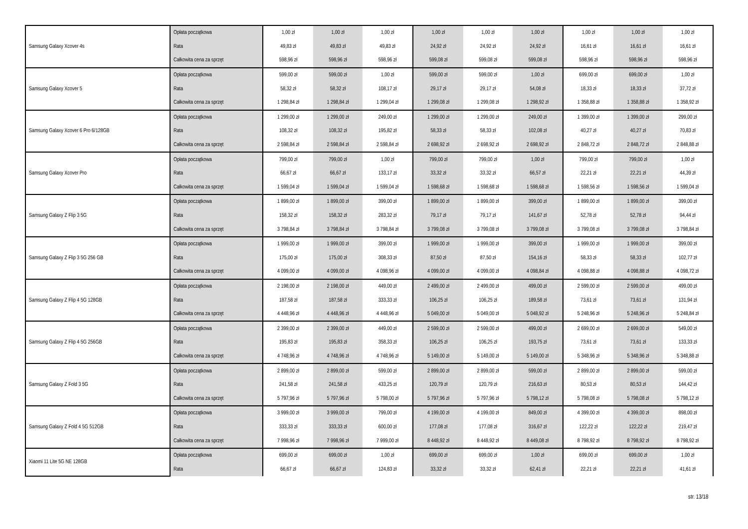| Samsung Galaxy Xcover 4s | Opłata początkowa | 1,00 zł | 1,00 zł | 1,00 zł | 1,00 zł | 1,00 zł | 1,00 zł | 1,00 zł | 1,00 zł | 1,00 zł |
| | Rata | 49,83 zł | 49,83 zł | 49,83 zł | 24,92 zł | 24,92 zł | 24,92 zł | 16,61 zł | 16,61 zł | 16,61 zł |
| | Całkowita cena za sprzęt | 598,96 zł | 598,96 zł | 598,96 zł | 599,08 zł | 599,08 zł | 599,08 zł | 598,96 zł | 598,96 zł | 598,96 zł |
| Samsung Galaxy Xcover 5 | Opłata początkowa | 599,00 zł | 599,00 zł | 1,00 zł | 599,00 zł | 599,00 zł | 1,00 zł | 699,00 zł | 699,00 zł | 1,00 zł |
| | Rata | 58,32 zł | 58,32 zł | 108,17 zł | 29,17 zł | 29,17 zł | 54,08 zł | 18,33 zł | 18,33 zł | 37,72 zł |
| | Całkowita cena za sprzęt | 1 298,84 zł | 1 298,84 zł | 1 299,04 zł | 1 299,08 zł | 1 299,08 zł | 1 298,92 zł | 1 358,88 zł | 1 358,88 zł | 1 358,92 zł |
| Samsung Galaxy Xcover 6 Pro 6/128GB | Opłata początkowa | 1 299,00 zł | 1 299,00 zł | 249,00 zł | 1 299,00 zł | 1 299,00 zł | 249,00 zł | 1 399,00 zł | 1 399,00 zł | 299,00 zł |
| | Rata | 108,32 zł | 108,32 zł | 195,82 zł | 58,33 zł | 58,33 zł | 102,08 zł | 40,27 zł | 40,27 zł | 70,83 zł |
| | Całkowita cena za sprzęt | 2 598,84 zł | 2 598,84 zł | 2 598,84 zł | 2 698,92 zł | 2 698,92 zł | 2 698,92 zł | 2 848,72 zł | 2 848,72 zł | 2 848,88 zł |
| Samsung Galaxy Xcover Pro | Opłata początkowa | 799,00 zł | 799,00 zł | 1,00 zł | 799,00 zł | 799,00 zł | 1,00 zł | 799,00 zł | 799,00 zł | 1,00 zł |
| | Rata | 66,67 zł | 66,67 zł | 133,17 zł | 33,32 zł | 33,32 zł | 66,57 zł | 22,21 zł | 22,21 zł | 44,39 zł |
| | Całkowita cena za sprzęt | 1 599,04 zł | 1 599,04 zł | 1 599,04 zł | 1 598,68 zł | 1 598,68 zł | 1 598,68 zł | 1 598,56 zł | 1 598,56 zł | 1 599,04 zł |
| Samsung Galaxy Z Flip 3 5G | Opłata początkowa | 1 899,00 zł | 1 899,00 zł | 399,00 zł | 1 899,00 zł | 1 899,00 zł | 399,00 zł | 1 899,00 zł | 1 899,00 zł | 399,00 zł |
| | Rata | 158,32 zł | 158,32 zł | 283,32 zł | 79,17 zł | 79,17 zł | 141,67 zł | 52,78 zł | 52,78 zł | 94,44 zł |
| | Całkowita cena za sprzęt | 3 798,84 zł | 3 798,84 zł | 3 798,84 zł | 3 799,08 zł | 3 799,08 zł | 3 799,08 zł | 3 799,08 zł | 3 799,08 zł | 3 798,84 zł |
| Samsung Galaxy Z Flip 3 5G 256 GB | Opłata początkowa | 1 999,00 zł | 1 999,00 zł | 399,00 zł | 1 999,00 zł | 1 999,00 zł | 399,00 zł | 1 999,00 zł | 1 999,00 zł | 399,00 zł |
| | Rata | 175,00 zł | 175,00 zł | 308,33 zł | 87,50 zł | 87,50 zł | 154,16 zł | 58,33 zł | 58,33 zł | 102,77 zł |
| | Całkowita cena za sprzęt | 4 099,00 zł | 4 099,00 zł | 4 098,96 zł | 4 099,00 zł | 4 099,00 zł | 4 098,84 zł | 4 098,88 zł | 4 098,88 zł | 4 098,72 zł |
| Samsung Galaxy Z Flip 4 5G 128GB | Opłata początkowa | 2 198,00 zł | 2 198,00 zł | 449,00 zł | 2 499,00 zł | 2 499,00 zł | 499,00 zł | 2 599,00 zł | 2 599,00 zł | 499,00 zł |
| | Rata | 187,58 zł | 187,58 zł | 333,33 zł | 106,25 zł | 106,25 zł | 189,58 zł | 73,61 zł | 73,61 zł | 131,94 zł |
| | Całkowita cena za sprzęt | 4 448,96 zł | 4 448,96 zł | 4 448,96 zł | 5 049,00 zł | 5 049,00 zł | 5 048,92 zł | 5 248,96 zł | 5 248,96 zł | 5 248,84 zł |
| Samsung Galaxy Z Flip 4 5G 256GB | Opłata początkowa | 2 399,00 zł | 2 399,00 zł | 449,00 zł | 2 599,00 zł | 2 599,00 zł | 499,00 zł | 2 699,00 zł | 2 699,00 zł | 549,00 zł |
| | Rata | 195,83 zł | 195,83 zł | 358,33 zł | 106,25 zł | 106,25 zł | 193,75 zł | 73,61 zł | 73,61 zł | 133,33 zł |
| | Całkowita cena za sprzęt | 4 748,96 zł | 4 748,96 zł | 4 748,96 zł | 5 149,00 zł | 5 149,00 zł | 5 149,00 zł | 5 348,96 zł | 5 348,96 zł | 5 348,88 zł |
| Samsung Galaxy Z Fold 3 5G | Opłata początkowa | 2 899,00 zł | 2 899,00 zł | 599,00 zł | 2 899,00 zł | 2 899,00 zł | 599,00 zł | 2 899,00 zł | 2 899,00 zł | 599,00 zł |
| | Rata | 241,58 zł | 241,58 zł | 433,25 zł | 120,79 zł | 120,79 zł | 216,63 zł | 80,53 zł | 80,53 zł | 144,42 zł |
| | Całkowita cena za sprzęt | 5 797,96 zł | 5 797,96 zł | 5 798,00 zł | 5 797,96 zł | 5 797,96 zł | 5 798,12 zł | 5 798,08 zł | 5 798,08 zł | 5 798,12 zł |
| Samsung Galaxy Z Fold 4 5G 512GB | Opłata początkowa | 3 999,00 zł | 3 999,00 zł | 799,00 zł | 4 199,00 zł | 4 199,00 zł | 849,00 zł | 4 399,00 zł | 4 399,00 zł | 898,00 zł |
| | Rata | 333,33 zł | 333,33 zł | 600,00 zł | 177,08 zł | 177,08 zł | 316,67 zł | 122,22 zł | 122,22 zł | 219,47 zł |
| | Całkowita cena za sprzęt | 7 998,96 zł | 7 998,96 zł | 7 999,00 zł | 8 448,92 zł | 8 448,92 zł | 8 449,08 zł | 8 798,92 zł | 8 798,92 zł | 8 798,92 zł |
| Xiaomi 11 Lite 5G NE 128GB | Opłata początkowa | 699,00 zł | 699,00 zł | 1,00 zł | 699,00 zł | 699,00 zł | 1,00 zł | 699,00 zł | 699,00 zł | 1,00 zł |
| | Rata | 66,67 zł | 66,67 zł | 124,83 zł | 33,32 zł | 33,32 zł | 62,41 zł | 22,21 zł | 22,21 zł | 41,61 zł |
str. 13/18